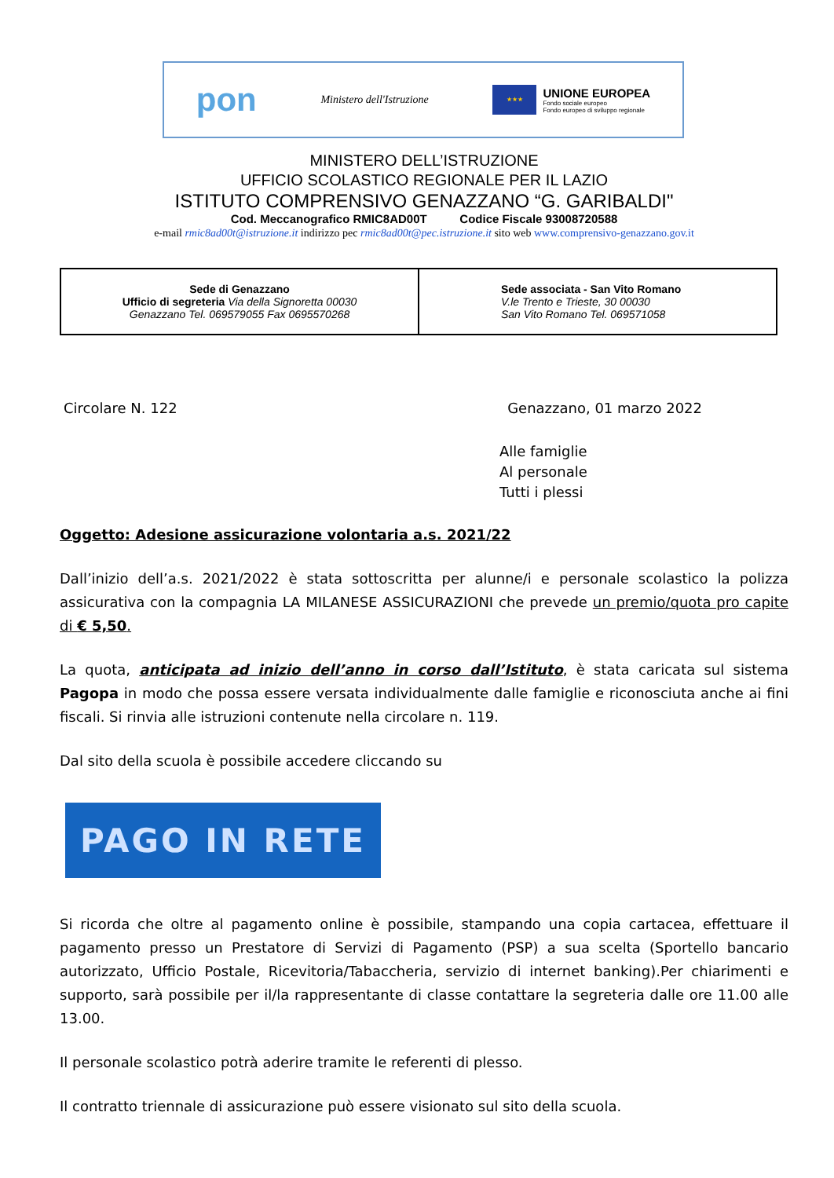pon
Ministero dell'Istruzione
★★★
UNIONE EUROPEA
Fondo sociale europeo
Fondo europeo di sviluppo regionale
MINISTERO DELL’ISTRUZIONE
UFFICIO SCOLASTICO REGIONALE PER IL LAZIO
ISTITUTO COMPRENSIVO GENAZZANO “G. GARIBALDI"
Cod. Meccanografico RMIC8AD00T Codice Fiscale 93008720588
e-mail rmic8ad00t@istruzione.it indirizzo pec rmic8ad00t@pec.istruzione.it sito web www.comprensivo-genazzano.gov.it
| Sede di Genazzano Ufficio di segreteria Via della Signoretta 00030 Genazzano Tel. 069579055 Fax 0695570268 | Sede associata - San Vito Romano V.le Trento e Trieste, 30 00030 San Vito Romano Tel. 069571058 |
Circolare N. 122 Genazzano, 01 marzo 2022
Alle famiglie
Al personale
Tutti i plessi
Oggetto: Adesione assicurazione volontaria a.s. 2021/22
Dall’inizio dell’a.s. 2021/2022 è stata sottoscritta per alunne/i e personale scolastico la polizza assicurativa con la compagnia LA MILANESE ASSICURAZIONI che prevede un premio/quota pro capite di € 5,50.
La quota, anticipata ad inizio dell’anno in corso dall’Istituto, è stata caricata sul sistema Pagopa in modo che possa essere versata individualmente dalle famiglie e riconosciuta anche ai fini fiscali. Si rinvia alle istruzioni contenute nella circolare n. 119.
Dal sito della scuola è possibile accedere cliccando su
PAGO IN RETE
Si ricorda che oltre al pagamento online è possibile, stampando una copia cartacea, effettuare il pagamento presso un Prestatore di Servizi di Pagamento (PSP) a sua scelta (Sportello bancario autorizzato, Ufficio Postale, Ricevitoria/Tabaccheria, servizio di internet banking).Per chiarimenti e supporto, sarà possibile per il/la rappresentante di classe contattare la segreteria dalle ore 11.00 alle 13.00.
Il personale scolastico potrà aderire tramite le referenti di plesso.
Il contratto triennale di assicurazione può essere visionato sul sito della scuola.